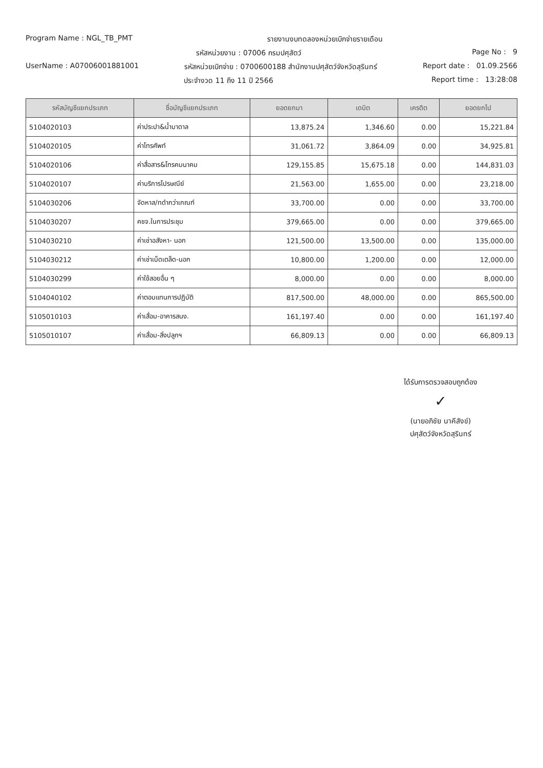Program Name : NGL_TB_PMT รายงานงบทดลองหน่วยเบิกจ่ายรายเดือน
รหัสหน่วยงาน : 07006 กรมปศุสัตว์ Page No : 9
UserName : A07006001881001 รหัสหน่วยเบิกจ่าย : 0700600188 สำนักงานปศุสัตว์จังหวัดสุรินทร์ Report date : 01.09.2566
ประจำงวด 11 ถึง 11 ปี 2566 Report time : 13:28:08
| รหัสบัญชีแยกประเภท | ชื่อบัญชีแยกประเภท | ยอดยกมา | เดบิต | เครดิต | ยอดยกไป |
| --- | --- | --- | --- | --- | --- |
| 5104020103 | ค่าประปา&น้ำบาดาล | 13,875.24 | 1,346.60 | 0.00 | 15,221.84 |
| 5104020105 | ค่าโทรศัพท์ | 31,061.72 | 3,864.09 | 0.00 | 34,925.81 |
| 5104020106 | ค่าสื่อสาร&โทรคมนาคม | 129,155.85 | 15,675.18 | 0.00 | 144,831.03 |
| 5104020107 | ค่าบริการไปรษณีย์ | 21,563.00 | 1,655.00 | 0.00 | 23,218.00 |
| 5104030206 | จัดหาส/ทดำกว่าเกณฑ์ | 33,700.00 | 0.00 | 0.00 | 33,700.00 |
| 5104030207 | คชจ.ในการประชุม | 379,665.00 | 0.00 | 0.00 | 379,665.00 |
| 5104030210 | ค่าเช่าอสังหา- นอก | 121,500.00 | 13,500.00 | 0.00 | 135,000.00 |
| 5104030212 | ค่าเช่าเบ็ดเตล็ด-นอก | 10,800.00 | 1,200.00 | 0.00 | 12,000.00 |
| 5104030299 | ค่าใช้สอยอื่น ๆ | 8,000.00 | 0.00 | 0.00 | 8,000.00 |
| 5104040102 | ค่าตอบแทนการปฏิบัติ | 817,500.00 | 48,000.00 | 0.00 | 865,500.00 |
| 5105010103 | ค่าเสื่อม-อาคารสนง. | 161,197.40 | 0.00 | 0.00 | 161,197.40 |
| 5105010107 | ค่าเสื่อม-สิ่งปลูกฯ | 66,809.13 | 0.00 | 0.00 | 66,809.13 |
ได้รับการตรวจสอบถูกต้อง
✓
(นายอภิชัย นาคีสังข์)
ปศุสัตว์จังหวัดสุรินทร์